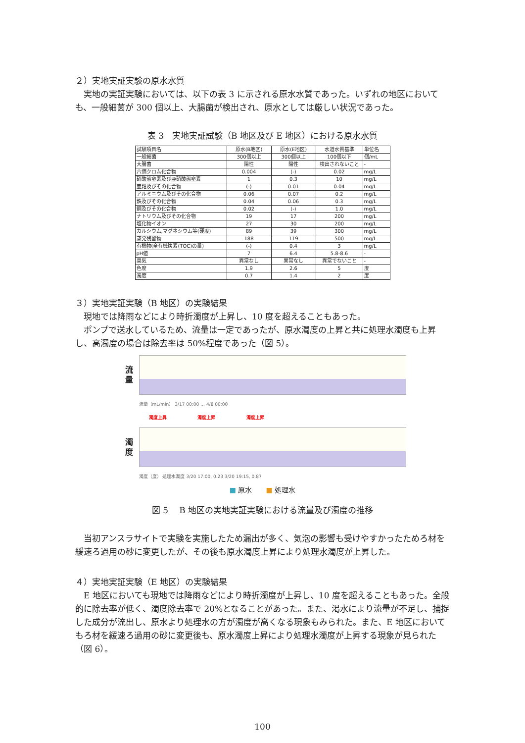２）実地実証実験の原水水質
実地の実証実験においては、以下の表 3 に示される原水水質であった。いずれの地区においても、一般細菌が 300 個以上、大腸菌が検出され、原水としては厳しい状況であった。
表 3　実地実証試験（B 地区及び E 地区）における原水水質
| 試験項目名 | 原水(B地区) | 原水(E地区) | 水道水質基準 | 単位名 |
| 一般細菌 | 300個以上 | 300個以上 | 100個以下 | 個/mL |
| 大腸菌 | 陽性 | 陽性 | 検出されないこと | - |
| 六価クロム化合物 | 0.004 | (-) | 0.02 | mg/L |
| 硝酸態窒素及び亜硝酸態窒素 | 1 | 0.3 | 10 | mg/L |
| 亜鉛及びその化合物 | (-) | 0.01 | 0.04 | mg/L |
| アルミニウム及びその化合物 | 0.06 | 0.07 | 0.2 | mg/L |
| 鉄及びその化合物 | 0.04 | 0.06 | 0.3 | mg/L |
| 銅及びその化合物 | 0.02 | (-) | 1.0 | mg/L |
| ナトリウム及びその化合物 | 19 | 17 | 200 | mg/L |
| 塩化物イオン | 27 | 30 | 200 | mg/L |
| カルシウム,マグネシウム等(硬度) | 89 | 39 | 300 | mg/L |
| 蒸発残留物 | 188 | 119 | 500 | mg/L |
| 有機物(全有機炭素(TOC)の量) | (-) | 0.4 | 3 | mg/L |
| pH値 | 7 | 6.4 | 5.8-8.6 | - |
| 臭気 | 異常なし | 異常なし | 異常でないこと | - |
| 色度 | 1.9 | 2.6 | 5 | 度 |
| 濁度 | 0.7 | 1.4 | 2 | 度 |
３）実地実証実験（B 地区）の実験結果
現地では降雨などにより時折濁度が上昇し、10 度を超えることもあった。
ポンプで送水しているため、流量は一定であったが、原水濁度の上昇と共に処理水濁度も上昇し、高濁度の場合は除去率は 50%程度であった（図 5）。
流
量
流量（mL/min） 3/17 00:00 … 4/8 00:00
濁度上昇 濁度上昇 濁度上昇
濁
度
濁度（度） 処理水濁度 3/20 17:00, 0.23 3/20 19:15, 0.87
■ 原水　　■ 処理水
図 5　 B 地区の実地実証実験における流量及び濁度の推移
当初アンスラサイトで実験を実施したため漏出が多く、気泡の影響も受けやすかったためろ材を緩速ろ過用の砂に変更したが、その後も原水濁度上昇により処理水濁度が上昇した。
４）実地実証実験（E 地区）の実験結果
E 地区においても現地では降雨などにより時折濁度が上昇し、10 度を超えることもあった。全般的に除去率が低く、濁度除去率で 20%となることがあった。また、渇水により流量が不足し、捕捉した成分が流出し、原水より処理水の方が濁度が高くなる現象もみられた。また、E 地区においてもろ材を緩速ろ過用の砂に変更後も、原水濁度上昇により処理水濁度が上昇する現象が見られた（図 6）。
100